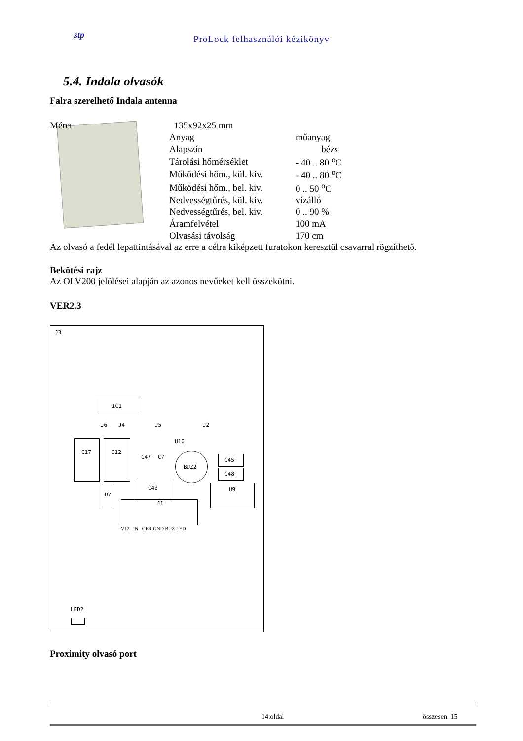stp
ProLock felhasználói kézikönyv
5.4. Indala olvasók
Falra szerelhető Indala antenna
| Méret | 135x92x25 mm | |
| | Anyag | műanyag |
| | Alapszín | bézs |
| | Tárolási hőmérséklet | - 40 .. 80 <sup>o</sup>C |
| | Működési hőm., kül. kiv. | - 40 .. 80 <sup>o</sup>C |
| | Működési hőm., bel. kiv. | 0 .. 50 <sup>o</sup>C |
| | Nedvességtűrés, kül. kiv. | vízálló |
| | Nedvességtűrés, bel. kiv. | 0 .. 90 % |
| | Áramfelvétel | 100 mA |
| | Olvasási távolság | 170 cm |
Az olvasó a fedél lepattintásával az erre a célra kiképzett furatokon keresztül csavarral rögzíthető.
Bekötési rajz
Az OLV200 jelölései alapján az azonos nevűeket kell összekötni.
VER2.3
J3
IC1
J6 J4 J5 J2
C17 C12
C47 C7
U10
BUZ2
C45
C48
U9
C43
U7
J1
V12 IN GER GND BUZ LED
LED2
Proximity olvasó port
14.oldal összesen: 15